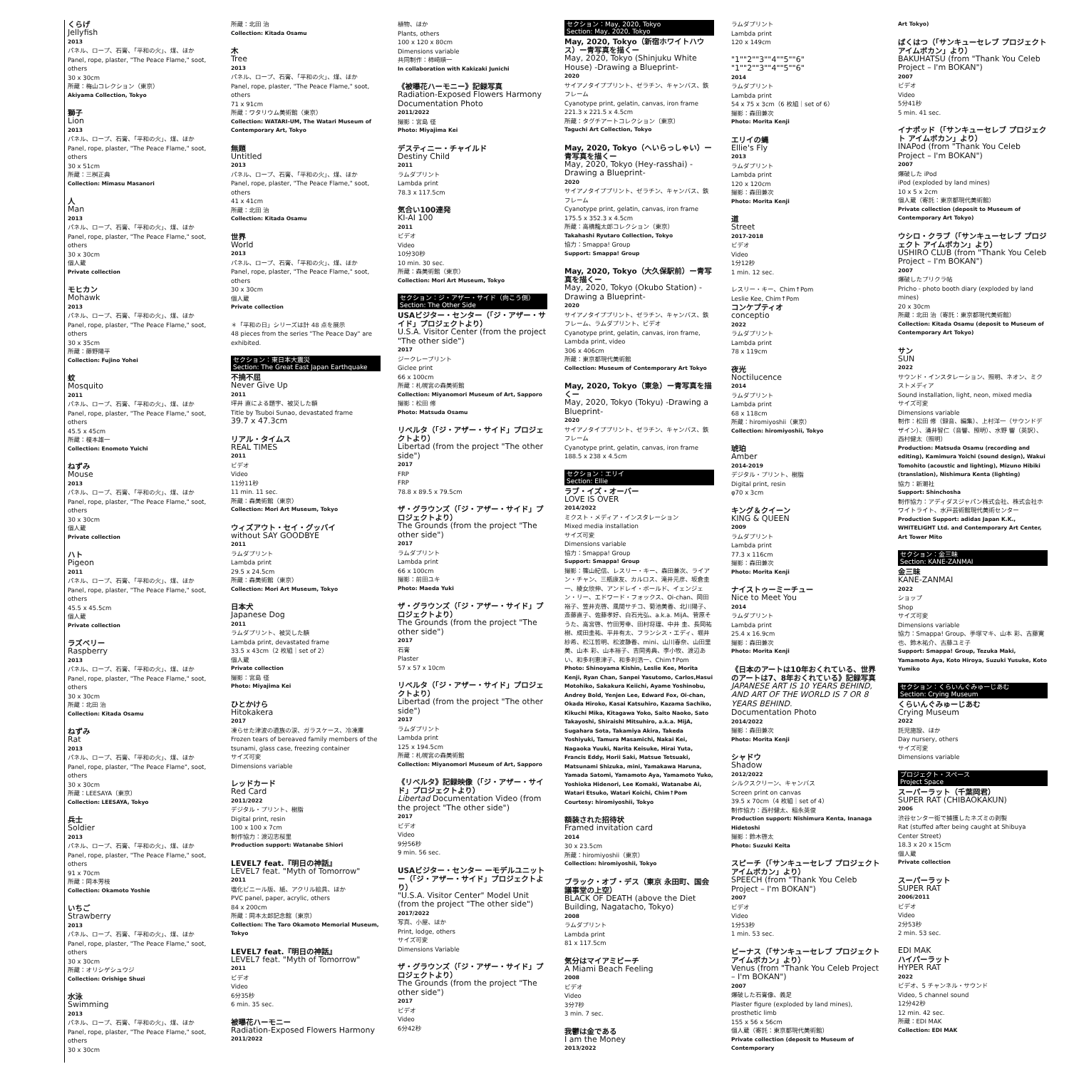くらげ
Jellyfish
2013
パネル、ロープ、石膏、「平和の火」、煤、ほか
Panel, rope, plaster, "The Peace Flame," soot, others
30 x 30cm
所蔵：梅山コレクション（東京）
Akiyama Collection, Tokyo
獅子
Lion
2013
パネル、ロープ、石膏、「平和の火」、煤、ほか
Panel, rope, plaster, "The Peace Flame," soot, others
30 x 51cm
所蔵：三桝正典
Collection: Mimasu Masanori
人
Man
2013
パネル、ロープ、石膏、「平和の火」、煤、ほか
Panel, rope, plaster, "The Peace Flame," soot, others
30 x 30cm
個人蔵
Private collection
モヒカン
Mohawk
2013
パネル、ロープ、石膏、「平和の火」、煤、ほか
Panel, rope, plaster, "The Peace Flame," soot, others
30 x 35cm
所蔵：藤野陽平
Collection: Fujino Yohei
蚊
Mosquito
2011
パネル、ロープ、石膏、「平和の火」、煤、ほか
Panel, rope, plaster, "The Peace Flame," soot, others
45.5 x 45cm
所蔵：榎本雄一
Collection: Enomoto Yuichi
ねずみ
Mouse
2013
パネル、ロープ、石膏、「平和の火」、煤、ほか
Panel, rope, plaster, "The Peace Flame," soot, others
30 x 30cm
個人蔵
Private collection
ハト
Pigeon
2011
パネル、ロープ、石膏、「平和の火」、煤、ほか
Panel, rope, plaster, "The Peace Flame," soot, others
45.5 x 45.5cm
個人蔵
Private collection
ラズベリー
Raspberry
2013
パネル、ロープ、石膏、「平和の火」、煤、ほか
Panel, rope, plaster, "The Peace Flame," soot, others
30 x 30cm
所蔵：北田 治
Collection: Kitada Osamu
ねずみ
Rat
2013
パネル、ロープ、石膏、「平和の火」、煤、ほか
Panel, rope, plaster, "The Peace Flame", soot, others
30 x 30cm
所蔵：LEESAYA（東京）
Collection: LEESAYA, Tokyo
兵士
Soldier
2013
パネル、ロープ、石膏、「平和の火」、煤、ほか
Panel, rope, plaster, "The Peace Flame," soot, others
91 x 70cm
所蔵：岡本芳枝
Collection: Okamoto Yoshie
いちご
Strawberry
2013
パネル、ロープ、石膏、「平和の火」、煤、ほか
Panel, rope, plaster, "The Peace Flame," soot, others
30 x 30cm
所蔵：オリシゲシュウジ
Collection: Orishige Shuzi
水泳
Swimming
2013
パネル、ロープ、石膏、「平和の火」、煤、ほか
Panel, rope, plaster, "The Peace Flame," soot, others
30 x 30cm
所蔵：北田 治
Collection: Kitada Osamu
木
Tree
2013
パネル、ロープ、石膏、「平和の火」、煤、ほか
Panel, rope, plaster, "The Peace Flame," soot, others
71 x 91cm
所蔵：ワタリウム美術館（東京）
Collection: WATARI-UM, The Watari Museum of Contemporary Art, Tokyo
無題
Untitled
2013
パネル、ロープ、石膏、「平和の火」、煤、ほか
Panel, rope, plaster, "The Peace Flame," soot, others
41 x 41cm
所蔵：北田 治
Collection: Kitada Osamu
世界
World
2013
パネル、ロープ、石膏、「平和の火」、煤、ほか
Panel, rope, plaster, "The Peace Flame," soot, others
30 x 30cm
個人蔵
Private collection
＊「平和の日」シリーズは計 48 点を展示
48 pieces from the series "The Peace Day" are exhibited.
セクション：東日本大震災
Section: The Great East Japan Earthquake
不撓不屈
Never Give Up
2011
坪井 直による題字、被災した額
Title by Tsuboi Sunao, devastated frame
39.7 x 47.3cm
リアル・タイムス
REAL TIMES
2011
ビデオ
Video
11分11秒
11 min. 11 sec.
所蔵：森美術館（東京）
Collection: Mori Art Museum, Tokyo
ウィズアウト・セイ・グッバイ
without SAY GOODBYE
2011
ラムダプリント
Lambda print
29.5 x 24.5cm
所蔵：森美術館（東京）
Collection: Mori Art Museum, Tokyo
日本犬
Japanese Dog
2011
ラムダプリント、被災した額
Lambda print, devastated frame
33.5 x 43cm（2 枚組｜set of 2）
個人蔵
Private collection
撮影：宮島 径
Photo: Miyajima Kei
ひとかけら
Hitokakera
2017
凍らせた津波の遺族の涙、ガラスケース、冷凍庫
Frozen tears of bereaved family members of the tsunami, glass case, freezing container
サイズ可変
Dimensions variable
レッドカード
Red Card
2011/2022
デジタル・プリント、樹脂
Digital print, resin
100 x 100 x 7cm
制作協力：渡辺志桜里
Production support: Watanabe Shiori
LEVEL7 feat.『明日の神話』
LEVEL7 feat. "Myth of Tomorrow"
2011
塩化ビニール版、紙、アクリル絵具、ほか
PVC panel, paper, acrylic, others
84 x 200cm
所蔵：岡本太郎記念館（東京）
Collection: The Taro Okamoto Memorial Museum, Tokyo
LEVEL7 feat.『明日の神話』
LEVEL7 feat. "Myth of Tomorrow"
2011
ビデオ
Video
6分35秒
6 min. 35 sec.
被曝花ハーモニー
Radiation-Exposed Flowers Harmony
2011/2022
植物、ほか
Plants, others
100 x 120 x 80cm
Dimensions variable
共同制作：柿崎順一
In collaboration with Kakizaki Junichi
《被曝花ハーモニー》記録写真
Radiation-Exposed Flowers Harmony Documentation Photo
2011/2022
撮影：宮島 径
Photo: Miyajima Kei
デスティニー・チャイルド
Destiny Child
2011
ラムダプリント
Lambda print
78.3 x 117.5cm
気合い100連発
KI-AI 100
2011
ビデオ
Video
10分30秒
10 min. 30 sec.
所蔵：森美術館（東京）
Collection: Mori Art Museum, Tokyo
セクション：ジ・アザー・サイド（向こう側）
Section: The Other Side
USAビジター・センター（「ジ・アザー・サイド」プロジェクトより）
U.S.A. Visitor Center (from the project "The other side")
2017
ジークレープリント
Giclee print
66 x 100cm
所蔵：札幌宮の森美術館
Collection: Miyanomori Museum of Art, Sapporo
撮影：松田 修
Photo: Matsuda Osamu
リベルタ（「ジ・アザー・サイド」プロジェクトより）
Libertad (from the project "The other side")
2017
FRP
FRP
78.8 x 89.5 x 79.5cm
ザ・グラウンズ（「ジ・アザー・サイド」プロジェクトより）
The Grounds (from the project "The other side")
2017
ラムダプリント
Lambda print
66 x 100cm
撮影：前田ユキ
Photo: Maeda Yuki
ザ・グラウンズ（「ジ・アザー・サイド」プロジェクトより）
The Grounds (from the project "The other side")
2017
石膏
Plaster
57 x 57 x 10cm
リベルタ（「ジ・アザー・サイド」プロジェクトより）
Libertad (from the project "The other side")
2017
ラムダプリント
Lambda print
125 x 194.5cm
所蔵：札幌宮の森美術館
Collection: Miyanomori Museum of Art, Sapporo
《リベルタ》記録映像（「ジ・アザー・サイド」プロジェクトより）
Libertad Documentation Video (from the project "The other side")
2017
ビデオ
Video
9分56秒
9 min. 56 sec.
USAビジター・センター ーモデルユニットー（「ジ・アザー・サイド」プロジェクトより）
"U.S.A. Visitor Center" Model Unit (from the project "The other side")
2017/2022
写真、小屋、ほか
Print, lodge, others
サイズ可変
Dimensions Variable
ザ・グラウンズ（「ジ・アザー・サイド」プロジェクトより）
The Grounds (from the project "The other side")
2017
ビデオ
Video
6分42秒
セクション：May, 2020, Tokyo
Section: May, 2020, Tokyo
May, 2020, Tokyo（新宿ホワイトハウス）ー青写真を描くー
May, 2020, Tokyo (Shinjuku White House) -Drawing a Blueprint-
2020
サイアノタイププリント、ゼラチン、キャンバス、鉄フレーム
Cyanotype print, gelatin, canvas, iron frame
221.3 x 221.5 x 4.5cm
所蔵：タグチアートコレクション（東京）
Taguchi Art Collection, Tokyo
May, 2020, Tokyo（へいらっしゃい）ー青写真を描くー
May, 2020, Tokyo (Hey-rasshai) -Drawing a Blueprint-
2020
サイアノタイププリント、ゼラチン、キャンバス、鉄フレーム
Cyanotype print, gelatin, canvas, iron frame
175.5 x 352.3 x 4.5cm
所蔵：高橋龍太郎コレクション（東京）
Takahashi Ryutaro Collection, Tokyo
協力：Smappa! Group
Support: Smappa! Group
May, 2020, Tokyo（大久保駅前）ー青写真を描くー
May, 2020, Tokyo (Okubo Station) -Drawing a Blueprint-
2020
サイアノタイププリント、ゼラチン、キャンバス、鉄フレーム、ラムダプリント、ビデオ
Cyanotype print, gelatin, canvas, iron frame, Lambda print, video
306 x 406cm
所蔵：東京都現代美術館
Collection: Museum of Contemporary Art Tokyo
May, 2020, Tokyo（東急）ー青写真を描くー
May, 2020, Tokyo (Tokyu) -Drawing a Blueprint-
2020
サイアノタイププリント、ゼラチン、キャンバス、鉄フレーム
Cyanotype print, gelatin, canvas, iron frame
188.5 x 238 x 4.5cm
セクション：エリイ
Section: Ellie
ラブ・イズ・オーバー
LOVE IS OVER
2014/2022
ミクスト・メディア・インスタレーション
Mixed media installation
サイズ可変
Dimensions variable
協力：Smappa! Group
Support: Smappa! Group
撮影：篠山紀信、レスリー・キー、森田兼次、ライアン・チャン、三瓶康友、カルロス、滝井元彦、坂倉圭一、綾女欣伸、アンドレイ・ボールド、イェンジェン・リー、エドワード・フォックス、Oi-chan、岡田裕子、笠井克啓、風間サチコ、菊池美香、北川陽子、斎藤直子、佐藤孝好、白石光弘、a.k.a. MijA、菅原そうた、高宮啓、竹田芳幸、田村将理、中井 圭、長岡祐樹、成田圭祐、平井有太、フランシス・エディ、堀井紗希、松江哲明、松波静香、mini、山川春奈、山田里美、山本 彩、山本裕子、吉岡秀典、李小牧、渡辺あい、和多利恵津子、和多利浩一、Chim↑Pom
Photo: Shinoyama Kishin, Leslie Kee, Morita Kenji, Ryan Chan, Sanpei Yasutomo, Carlos,Hasui Motohiko, Sakakura Keiichi, Ayame Yoshinobu, Andrey Bold, Yenjen Lee, Edward Fox, Oi-chan, Okada Hiroko, Kasai Katsuhiro, Kazama Sachiko, Kikuchi Mika, Kitagawa Yoko, Saito Naoko, Sato Takayoshi, Shiraishi Mitsuhiro, a.k.a. MijA, Sugahara Sota, Takamiya Akira, Takeda Yoshiyuki, Tamura Masamichi, Nakai Kei, Nagaoka Yuuki, Narita Keisuke, Hirai Yuta, Francis Eddy, Horii Saki, Matsue Tetsuaki, Matsunami Shizuka, mini, Yamakawa Haruna, Yamada Satomi, Yamamoto Aya, Yamamoto Yuko, Yoshioka Hidenori, Lee Komaki, Watanabe Ai, Watari Etsuko, Watari Koichi, Chim↑Pom
Courtesy: hiromiyoshii, Tokyo
額装された招待状
Framed invitation card
2014
30 x 23.5cm
所蔵：hiromiyoshii（東京）
Collection: hiromiyoshii, Tokyo
ブラック・オブ・デス（東京 永田町、国会議事堂の上空）
BLACK OF DEATH (above the Diet Building, Nagatacho, Tokyo)
2008
ラムダプリント
Lambda print
81 x 117.5cm
気分はマイアミビーチ
A Miami Beach Feeling
2008
ビデオ
Video
3分7秒
3 min. 7 sec.
我鬱は金である
I am the Money
2013/2022
ラムダプリント
Lambda print
120 x 149cm
"1""2""3""4""5""6"
"1""2""3""4""5""6"
2014
ラムダプリント
Lambda print
54 x 75 x 3cm（6 枚組｜set of 6）
撮影：森田兼次
Photo: Morita Kenji
エリイの蝿
Ellie's Fly
2013
ラムダプリント
Lambda print
120 x 120cm
撮影：森田兼次
Photo: Morita Kenji
道
Street
2017-2018
ビデオ
Video
1分12秒
1 min. 12 sec.
レスリー・キー、Chim↑Pom
Leslie Kee, Chim↑Pom
コンケプティオ
conceptio
2022
ラムダプリント
Lambda print
78 x 119cm
夜光
Noctilucence
2014
ラムダプリント
Lambda print
68 x 118cm
所蔵：hiromiyoshii（東京）
Collection: hiromiyoshii, Tokyo
琥珀
Amber
2014-2019
デジタル・プリント、樹脂
Digital print, resin
φ70 x 3cm
キング＆クイーン
KING & QUEEN
2009
ラムダプリント
Lambda print
77.3 x 116cm
撮影：森田兼次
Photo: Morita Kenji
ナイストゥーミーチュー
Nice to Meet You
2014
ラムダプリント
Lambda print
25.4 x 16.9cm
撮影：森田兼次
Photo: Morita Kenji
《日本のアートは10年おくれている、世界のアートは7、8年おくれている》記録写真
JAPANESE ART IS 10 YEARS BEHIND, AND ART OF THE WORLD IS 7 OR 8 YEARS BEHIND.
Documentation Photo
2014/2022
撮影：森田兼次
Photo: Morita Kenji
シャドウ
Shadow
2012/2022
シルクスクリーン、キャンバス
Screen print on canvas
39.5 x 70cm（4 枚組｜set of 4）
制作協力：西村健太、稲永英俊
Production support: Nishimura Kenta, Inanaga Hidetoshi
撮影：鈴木啓太
Photo: Suzuki Keita
スピーチ（「サンキューセレブ プロジェクト アイムボカン」より）
SPEECH (from "Thank You Celeb Project – I'm BOKAN")
2007
ビデオ
Video
1分53秒
1 min. 53 sec.
ビーナス（「サンキューセレブ プロジェクト アイムボカン」より）
Venus (from "Thank You Celeb Project – I'm BOKAN")
2007
爆破した石膏像、義足
Plaster figure (exploded by land mines), prosthetic limb
155 x 56 x 56cm
個人蔵（寄託：東京都現代美術館）
Private collection (deposit to Museum of Contemporary
Art Tokyo)
ばくはつ（「サンキューセレブ プロジェクト アイムボカン」より）
BAKUHATSU (from "Thank You Celeb Project – I'm BOKAN")
2007
ビデオ
Video
5分41秒
5 min. 41 sec.
イナポッド（「サンキューセレブ プロジェクト アイムボカン」より）
INAPod (from "Thank You Celeb Project – I'm BOKAN")
2007
爆破した iPod
iPod (exploded by land mines)
10 x 5 x 2cm
個人蔵（寄託：東京都現代美術館）
Private collection (deposit to Museum of Contemporary Art Tokyo)
ウシロ・クラブ（「サンキューセレブ プロジェクト アイムボカン」より）
USHIRO CLUB (from "Thank You Celeb Project – I'm BOKAN")
2007
爆破したプリクラ帖
Pricho - photo booth diary (exploded by land mines)
20 x 30cm
所蔵：北田 治（寄託：東京都現代美術館）
Collection: Kitada Osamu (deposit to Museum of Contemporary Art Tokyo)
サン
SUN
2022
サウンド・インスタレーション、照明、ネオン、ミクストメディア
Sound installation, light, neon, mixed media
サイズ可変
Dimensions variable
制作：松田 修（録音、編集）、上村洋一（サウンドデザイン）、涌井智仁（音響、照明）、水野 響（英訳）、西村健太（照明）
Production: Matsuda Osamu (recording and editing), Kamimura Yoichi (sound design), Wakui Tomohito (acoustic and lighting), Mizuno Hibiki (translation), Nishimura Kenta (lighting)
協力：新潮社
Support: Shinchosha
制作協力：アディダスジャパン株式会社、株式会社ホワイトライト、水戸芸術館現代美術センター
Production Support: adidas Japan K.K., WHITELIGHT Ltd. and Contemporary Art Center, Art Tower Mito
セクション：金三昧
Section: KANE-ZANMAI
金三昧
KANE-ZANMAI
2022
ショップ
Shop
サイズ可変
Dimensions variable
協力：Smappa! Group、手塚マキ、山本 彩、古藤寛也、鈴木祐介、古藤ユミ子
Support: Smappa! Group, Tezuka Maki, Yamamoto Aya, Koto Hiroya, Suzuki Yusuke, Koto Yumiko
セクション：くらいんぐみゅーじあむ
Section: Crying Museum
くらいんぐみゅーじあむ
Crying Museum
2022
託児施設、ほか
Day nursery, others
サイズ可変
Dimensions variable
プロジェクト・スペース
Project Space
スーパーラット（千葉岡君）
SUPER RAT (CHIBAOKAKUN)
2006
渋谷センター街で捕獲したネズミの剥製
Rat (stuffed after being caught at Shibuya Center Street)
18.3 x 20 x 15cm
個人蔵
Private collection
スーパーラット
SUPER RAT
2006/2011
ビデオ
Video
2分53秒
2 min. 53 sec.
EDI MAK
ハイパーラット
HYPER RAT
2022
ビデオ、5 チャンネル・サウンド
Video, 5 channel sound
12分42秒
12 min. 42 sec.
所蔵：EDI MAK
Collection: EDI MAK